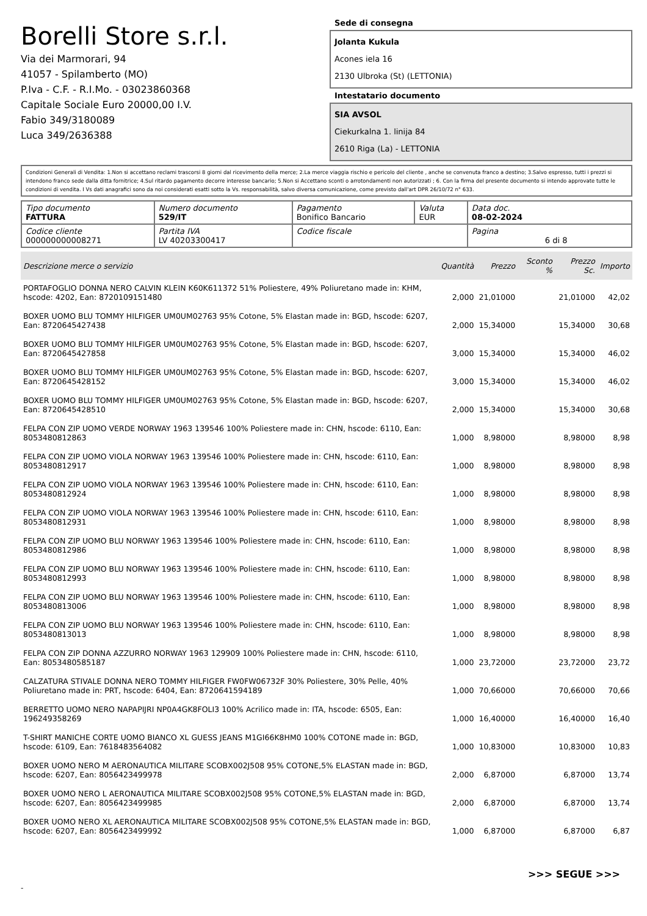Borelli Store s.r.l.
Via dei Marmorari, 94
41057 - Spilamberto (MO)
P.Iva - C.F. - R.I.Mo. - 03023860368
Capitale Sociale Euro 20000,00 I.V.
Fabio 349/3180089
Luca 349/2636388
Sede di consegna
Jolanta Kukula
Acones iela 16
2130 Ulbroka (St) (LETTONIA)
Intestatario documento
SIA AVSOL
Ciekurkalna 1. linija 84
2610 Riga (La) - LETTONIA
Condizioni Generali di Vendita: 1.Non si accettano reclami trascorsi 8 giorni dal ricevimento della merce; 2.La merce viaggia rischio e pericolo del cliente , anche se convenuta franco a destino; 3.Salvo espresso, tutti i prezzi si intendono franco sede dalla ditta fornitrice; 4.Sul ritardo pagamento decorre interesse bancario; 5.Non si Accettano sconti o arrotondamenti non autorizzati ; 6. Con la firma del presente documento si intendo approvate tutte le condizioni di vendita. I Vs dati anagrafici sono da noi considerati esatti sotto la Vs. responsabilità, salvo diversa comunicazione, come previsto dall'art DPR 26/10/72 n° 633.
| Tipo documento FATTURA | Numero documento 529/IT | Pagamento Bonifico Bancario | Valuta EUR | Data doc. 08-02-2024 |
| Codice cliente 000000000008271 | Partita IVA LV 40203300417 | Codice fiscale | | Pagina 6 di 8 |
| Descrizione merce o servizio | Quantità | Prezzo | Sconto % | Prezzo Sc. | Importo |
| --- | --- | --- | --- | --- | --- |
| PORTAFOGLIO DONNA NERO CALVIN KLEIN K60K611372 51% Poliestere, 49% Poliuretano made in: KHM, hscode: 4202, Ean: 8720109151480 | 2,000 | 21,01000 | | 21,01000 | 42,02 |
| BOXER UOMO BLU TOMMY HILFIGER UM0UM02763 95% Cotone, 5% Elastan made in: BGD, hscode: 6207, Ean: 8720645427438 | 2,000 | 15,34000 | | 15,34000 | 30,68 |
| BOXER UOMO BLU TOMMY HILFIGER UM0UM02763 95% Cotone, 5% Elastan made in: BGD, hscode: 6207, Ean: 8720645427858 | 3,000 | 15,34000 | | 15,34000 | 46,02 |
| BOXER UOMO BLU TOMMY HILFIGER UM0UM02763 95% Cotone, 5% Elastan made in: BGD, hscode: 6207, Ean: 8720645428152 | 3,000 | 15,34000 | | 15,34000 | 46,02 |
| BOXER UOMO BLU TOMMY HILFIGER UM0UM02763 95% Cotone, 5% Elastan made in: BGD, hscode: 6207, Ean: 8720645428510 | 2,000 | 15,34000 | | 15,34000 | 30,68 |
| FELPA CON ZIP UOMO VERDE NORWAY 1963 139546 100% Poliestere made in: CHN, hscode: 6110, Ean: 8053480812863 | 1,000 | 8,98000 | | 8,98000 | 8,98 |
| FELPA CON ZIP UOMO VIOLA NORWAY 1963 139546 100% Poliestere made in: CHN, hscode: 6110, Ean: 8053480812917 | 1,000 | 8,98000 | | 8,98000 | 8,98 |
| FELPA CON ZIP UOMO VIOLA NORWAY 1963 139546 100% Poliestere made in: CHN, hscode: 6110, Ean: 8053480812924 | 1,000 | 8,98000 | | 8,98000 | 8,98 |
| FELPA CON ZIP UOMO VIOLA NORWAY 1963 139546 100% Poliestere made in: CHN, hscode: 6110, Ean: 8053480812931 | 1,000 | 8,98000 | | 8,98000 | 8,98 |
| FELPA CON ZIP UOMO BLU NORWAY 1963 139546 100% Poliestere made in: CHN, hscode: 6110, Ean: 8053480812986 | 1,000 | 8,98000 | | 8,98000 | 8,98 |
| FELPA CON ZIP UOMO BLU NORWAY 1963 139546 100% Poliestere made in: CHN, hscode: 6110, Ean: 8053480812993 | 1,000 | 8,98000 | | 8,98000 | 8,98 |
| FELPA CON ZIP UOMO BLU NORWAY 1963 139546 100% Poliestere made in: CHN, hscode: 6110, Ean: 8053480813006 | 1,000 | 8,98000 | | 8,98000 | 8,98 |
| FELPA CON ZIP UOMO BLU NORWAY 1963 139546 100% Poliestere made in: CHN, hscode: 6110, Ean: 8053480813013 | 1,000 | 8,98000 | | 8,98000 | 8,98 |
| FELPA CON ZIP DONNA AZZURRO NORWAY 1963 129909 100% Poliestere made in: CHN, hscode: 6110, Ean: 8053480585187 | 1,000 | 23,72000 | | 23,72000 | 23,72 |
| CALZATURA STIVALE DONNA NERO TOMMY HILFIGER FW0FW06732F 30% Poliestere, 30% Pelle, 40% Poliuretano made in: PRT, hscode: 6404, Ean: 8720641594189 | 1,000 | 70,66000 | | 70,66000 | 70,66 |
| BERRETTO UOMO NERO NAPAPIJRI NP0A4GK8FOLI3 100% Acrilico made in: ITA, hscode: 6505, Ean: 196249358269 | 1,000 | 16,40000 | | 16,40000 | 16,40 |
| T-SHIRT MANICHE CORTE UOMO BIANCO XL GUESS JEANS M1GI66K8HM0 100% COTONE made in: BGD, hscode: 6109, Ean: 7618483564082 | 1,000 | 10,83000 | | 10,83000 | 10,83 |
| BOXER UOMO NERO M AERONAUTICA MILITARE SCOBX002J508 95% COTONE,5% ELASTAN made in: BGD, hscode: 6207, Ean: 8056423499978 | 2,000 | 6,87000 | | 6,87000 | 13,74 |
| BOXER UOMO NERO L AERONAUTICA MILITARE SCOBX002J508 95% COTONE,5% ELASTAN made in: BGD, hscode: 6207, Ean: 8056423499985 | 2,000 | 6,87000 | | 6,87000 | 13,74 |
| BOXER UOMO NERO XL AERONAUTICA MILITARE SCOBX002J508 95% COTONE,5% ELASTAN made in: BGD, hscode: 6207, Ean: 8056423499992 | 1,000 | 6,87000 | | 6,87000 | 6,87 |
>>> SEGUE >>>
-